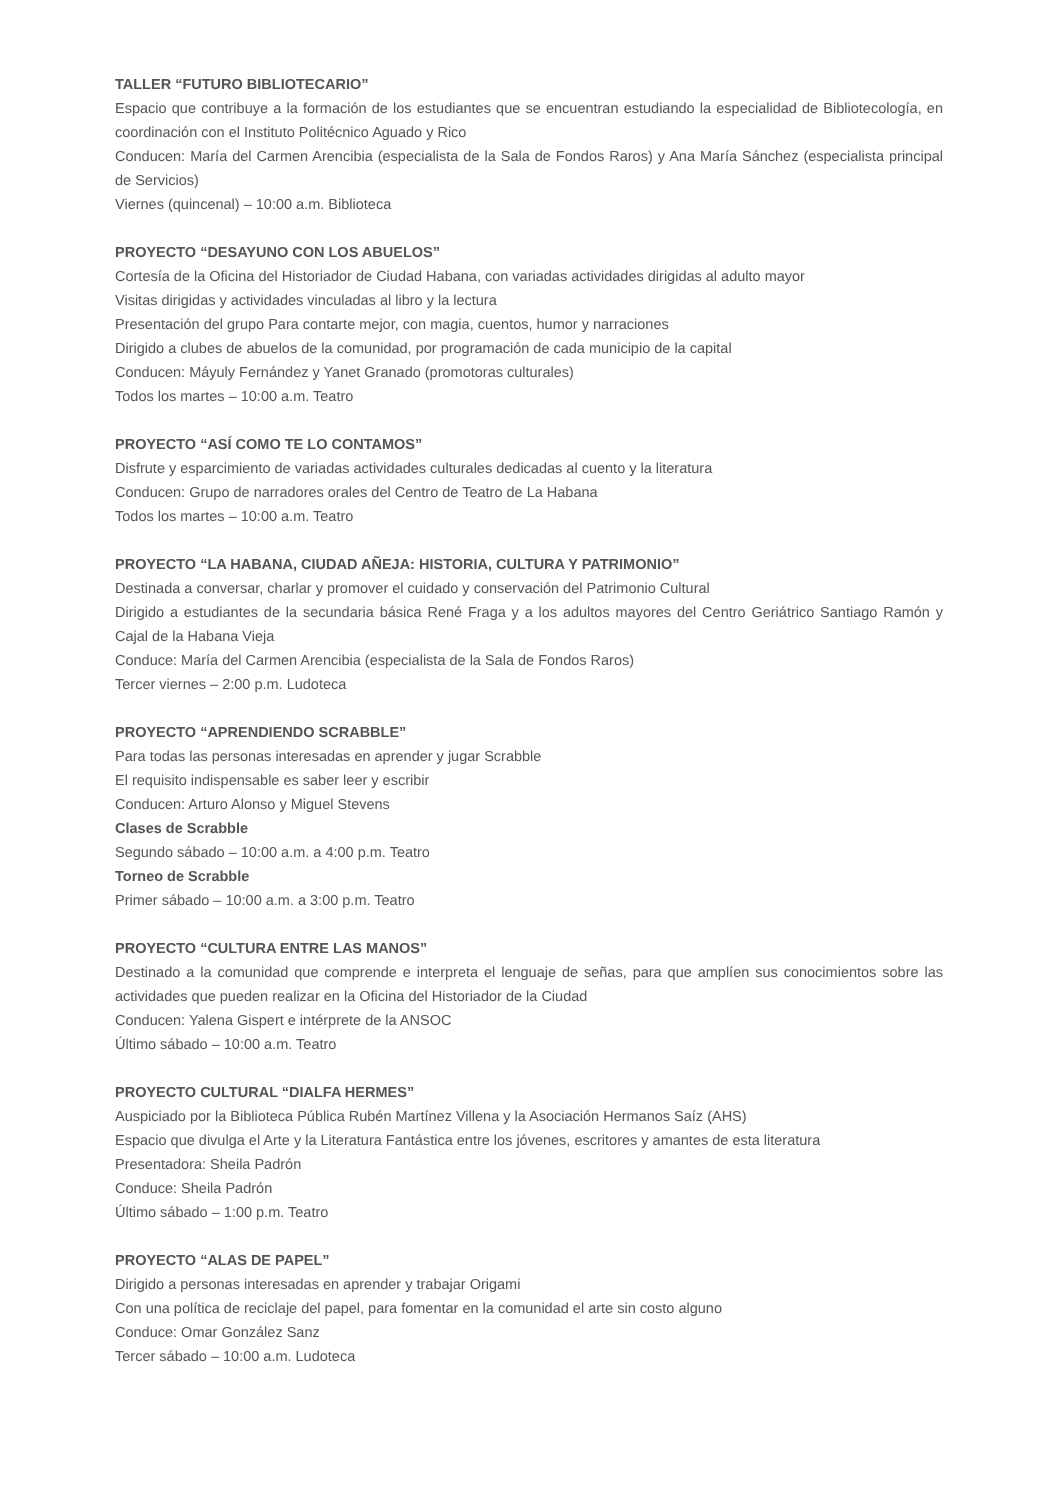TALLER “FUTURO BIBLIOTECARIO”
Espacio que contribuye a la formación de los estudiantes que se encuentran estudiando la especialidad de Bibliotecología, en coordinación con el Instituto Politécnico Aguado y Rico
Conducen: María del Carmen Arencibia (especialista de la Sala de Fondos Raros) y Ana María Sánchez (especialista principal de Servicios)
Viernes (quincenal) – 10:00 a.m. Biblioteca
PROYECTO “DESAYUNO CON LOS ABUELOS”
Cortesía de la Oficina del Historiador de Ciudad Habana, con variadas actividades dirigidas al adulto mayor
Visitas dirigidas y actividades vinculadas al libro y la lectura
Presentación del grupo Para contarte mejor, con magia, cuentos, humor y narraciones
Dirigido a clubes de abuelos de la comunidad, por programación de cada municipio de la capital
Conducen: Máyuly Fernández y Yanet Granado (promotoras culturales)
Todos los martes – 10:00 a.m. Teatro
PROYECTO “ASÍ COMO TE LO CONTAMOS”
Disfrute y esparcimiento de variadas actividades culturales dedicadas al cuento y la literatura
Conducen: Grupo de narradores orales del Centro de Teatro de La Habana
Todos los martes – 10:00 a.m. Teatro
PROYECTO “LA HABANA, CIUDAD AÑEJA: HISTORIA, CULTURA Y PATRIMONIO”
Destinada a conversar, charlar y promover el cuidado y conservación del Patrimonio Cultural
Dirigido a estudiantes de la secundaria básica René Fraga y a los adultos mayores del Centro Geriátrico Santiago Ramón y Cajal de la Habana Vieja
Conduce: María del Carmen Arencibia (especialista de la Sala de Fondos Raros)
Tercer viernes – 2:00 p.m. Ludoteca
PROYECTO “APRENDIENDO SCRABBLE”
Para todas las personas interesadas en aprender y jugar Scrabble
El requisito indispensable es saber leer y escribir
Conducen: Arturo Alonso y Miguel Stevens
Clases de Scrabble
Segundo sábado – 10:00 a.m. a 4:00 p.m. Teatro
Torneo de Scrabble
Primer sábado – 10:00 a.m. a 3:00 p.m. Teatro
PROYECTO “CULTURA ENTRE LAS MANOS”
Destinado a la comunidad que comprende e interpreta el lenguaje de señas, para que amplíen sus conocimientos sobre las actividades que pueden realizar en la Oficina del Historiador de la Ciudad
Conducen: Yalena Gispert e intérprete de la ANSOC
Último sábado – 10:00 a.m. Teatro
PROYECTO CULTURAL “DIALFA HERMES”
Auspiciado por la Biblioteca Pública Rubén Martínez Villena y la Asociación Hermanos Saíz (AHS)
Espacio que divulga el Arte y la Literatura Fantástica entre los jóvenes, escritores y amantes de esta literatura
Presentadora: Sheila Padrón
Conduce: Sheila Padrón
Último sábado – 1:00 p.m. Teatro
PROYECTO “ALAS DE PAPEL”
Dirigido a personas interesadas en aprender y trabajar Origami
Con una política de reciclaje del papel, para fomentar en la comunidad el arte sin costo alguno
Conduce: Omar González Sanz
Tercer sábado – 10:00 a.m. Ludoteca